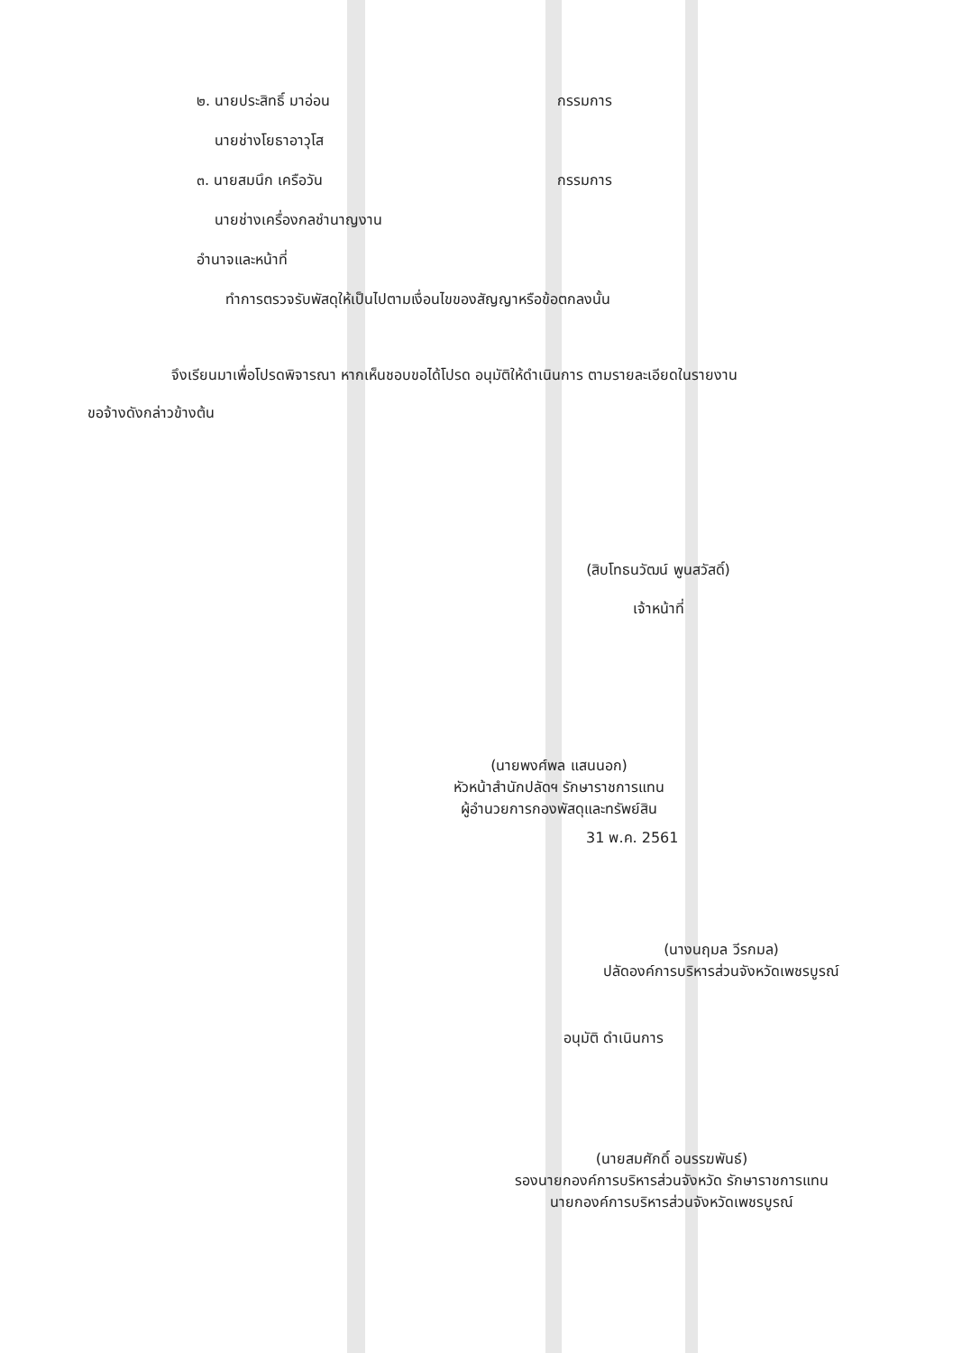๒. นายประสิทธิ์ มาอ่อน กรรมการ
นายช่างโยธาอาวุโส
๓. นายสมนึก เครือวัน กรรมการ
นายช่างเครื่องกลชำนาญงาน
อำนาจและหน้าที่
ทำการตรวจรับพัสดุให้เป็นไปตามเงื่อนไขของสัญญาหรือข้อตกลงนั้น
จึงเรียนมาเพื่อโปรดพิจารณา หากเห็นชอบขอได้โปรด อนุมัติให้ดำเนินการ ตามรายละเอียดในรายงาน
ขอจ้างดังกล่าวข้างต้น
(สิบโทธนวัฒน์ พูนสวัสดิ์)
เจ้าหน้าที่
(นายพงศ์พล แสนนอก)
หัวหน้าสำนักปลัดฯ รักษาราชการแทน
ผู้อำนวยการกองพัสดุและทรัพย์สิน
31 พ.ค. 2561
(นางนฤมล วีรกมล)
ปลัดองค์การบริหารส่วนจังหวัดเพชรบูรณ์
อนุมัติ ดำเนินการ
(นายสมศักดิ์ อนรรฆพันธ์)
รองนายกองค์การบริหารส่วนจังหวัด รักษาราชการแทน
นายกองค์การบริหารส่วนจังหวัดเพชรบูรณ์